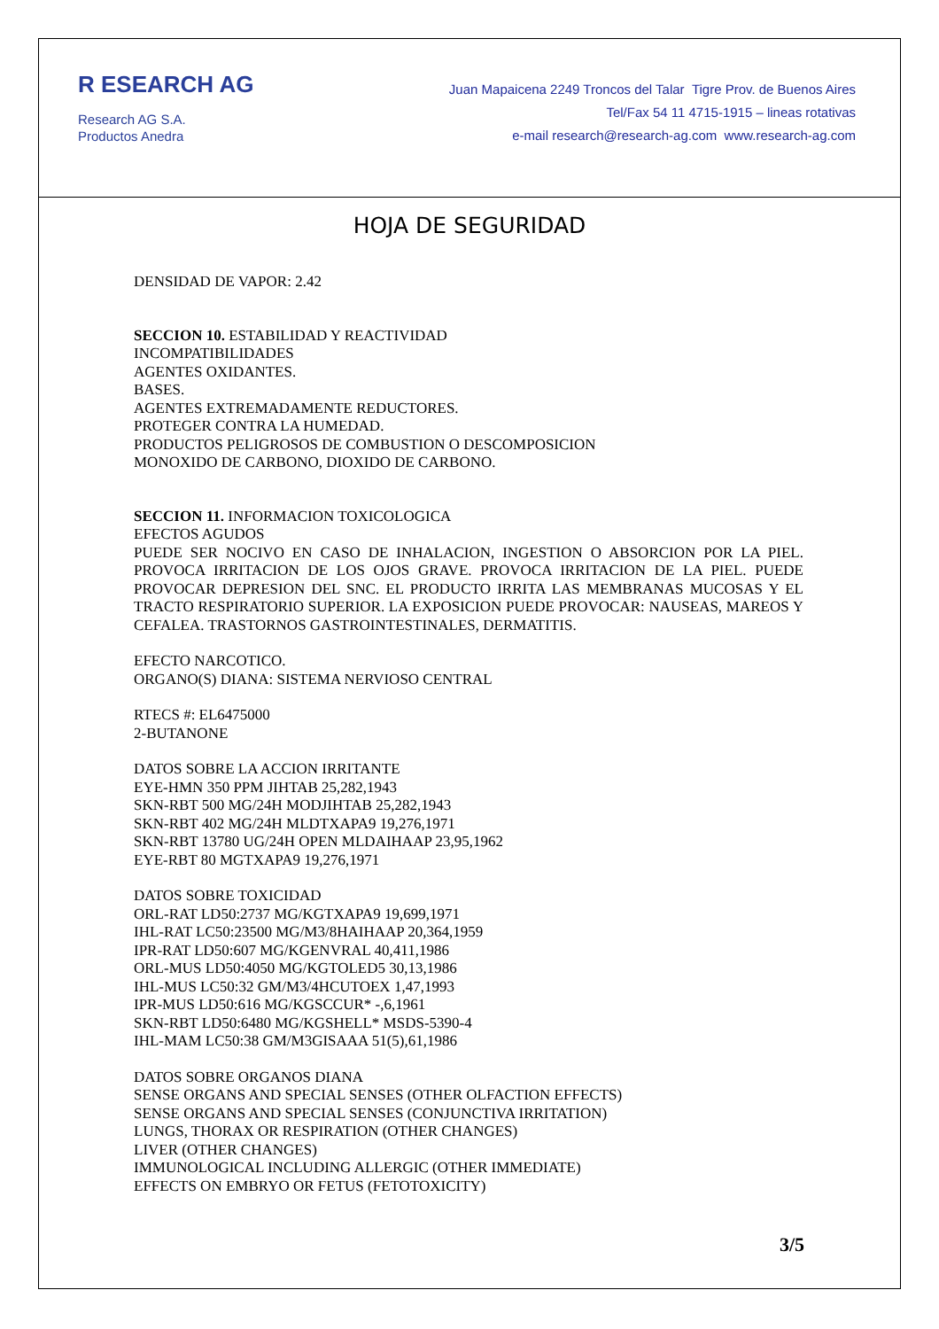R ESEARCH AG
Research AG S.A.
Productos Anedra
Juan Mapaicena 2249 Troncos del Talar Tigre Prov. de Buenos Aires
Tel/Fax 54 11 4715-1915 – lineas rotativas
e-mail research@research-ag.com www.research-ag.com
HOJA DE SEGURIDAD
DENSIDAD DE VAPOR: 2.42
SECCION 10. ESTABILIDAD Y REACTIVIDAD
INCOMPATIBILIDADES
AGENTES OXIDANTES.
BASES.
AGENTES EXTREMADAMENTE REDUCTORES.
PROTEGER CONTRA LA HUMEDAD.
PRODUCTOS PELIGROSOS DE COMBUSTION O DESCOMPOSICION
MONOXIDO DE CARBONO, DIOXIDO DE CARBONO.
SECCION 11. INFORMACION TOXICOLOGICA
EFECTOS AGUDOS
PUEDE SER NOCIVO EN CASO DE INHALACION, INGESTION O ABSORCION POR LA PIEL. PROVOCA IRRITACION DE LOS OJOS GRAVE. PROVOCA IRRITACION DE LA PIEL. PUEDE PROVOCAR DEPRESION DEL SNC. EL PRODUCTO IRRITA LAS MEMBRANAS MUCOSAS Y EL TRACTO RESPIRATORIO SUPERIOR. LA EXPOSICION PUEDE PROVOCAR: NAUSEAS, MAREOS Y CEFALEA. TRASTORNOS GASTROINTESTINALES, DERMATITIS.
EFECTO NARCOTICO.
ORGANO(S) DIANA: SISTEMA NERVIOSO CENTRAL
RTECS #: EL6475000
2-BUTANONE
DATOS SOBRE LA ACCION IRRITANTE
EYE-HMN 350 PPM JIHTAB 25,282,1943
SKN-RBT 500 MG/24H MODJIHTAB 25,282,1943
SKN-RBT 402 MG/24H MLDTXAPA9 19,276,1971
SKN-RBT 13780 UG/24H OPEN MLDAIHAAP 23,95,1962
EYE-RBT 80 MGTXAPA9 19,276,1971
DATOS SOBRE TOXICIDAD
ORL-RAT LD50:2737 MG/KGTXAPA9 19,699,1971
IHL-RAT LC50:23500 MG/M3/8HAIHAAP 20,364,1959
IPR-RAT LD50:607 MG/KGENVRAL 40,411,1986
ORL-MUS LD50:4050 MG/KGTOLED5 30,13,1986
IHL-MUS LC50:32 GM/M3/4HCUTOEX 1,47,1993
IPR-MUS LD50:616 MG/KGSCCUR* -,6,1961
SKN-RBT LD50:6480 MG/KGSHELL* MSDS-5390-4
IHL-MAM LC50:38 GM/M3GISAAA 51(5),61,1986
DATOS SOBRE ORGANOS DIANA
SENSE ORGANS AND SPECIAL SENSES (OTHER OLFACTION EFFECTS)
SENSE ORGANS AND SPECIAL SENSES (CONJUNCTIVA IRRITATION)
LUNGS, THORAX OR RESPIRATION (OTHER CHANGES)
LIVER (OTHER CHANGES)
IMMUNOLOGICAL INCLUDING ALLERGIC (OTHER IMMEDIATE)
EFFECTS ON EMBRYO OR FETUS (FETOTOXICITY)
3/5